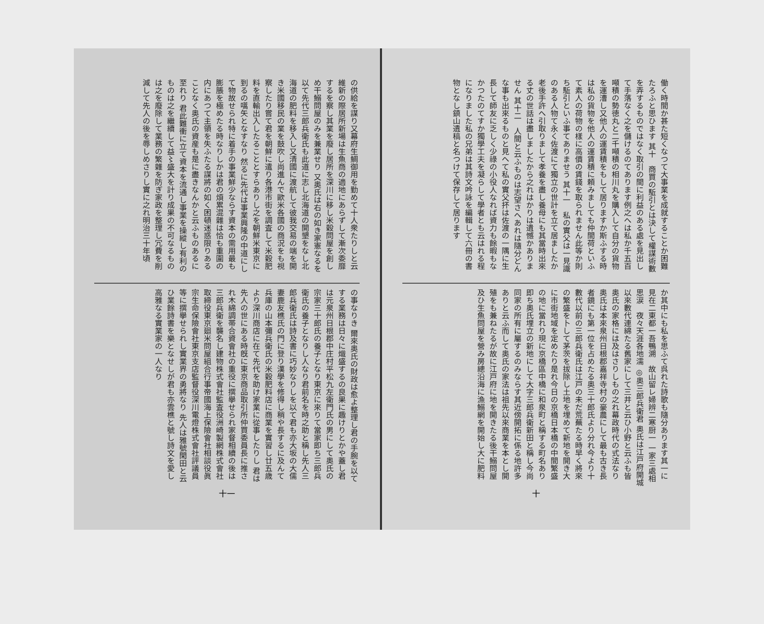働く時間か甚た短くなつて大事業を成就することか困難たろふと思ひます 其十　商買の駈引とは決して權謀術數を弄するものではなく取引の間に利益のある處を見出して手落なく之を儲けるのてあります例之へは私か千五百噸積の勢徳丸と二千噸積の相川丸を購入して自分の貨物を運漕し又他人の運賃積をもして居りますか斯ふする時は私の貨物を他人の運賃積に頼みましても仲間荷といふて素人の荷物の樣に高價の賃錢を取られません此等か則ち駈引といふ事てありませう 其十一　私の實父は一見識のある人物て永く佐渡にて獨立の世計を立て居ましたか老後手許へ引取りまして孝養を盡し養母にも其當時出來る丈の世話は盡しましたから之れはかりは遺憾かありません 其十二　人間と云ふものは志望さへあれは隨分どんな事も出來るものと見へて私の實父抔は佐渡の一隅に生長して師友に乏しく少祿の小役人なれば資力も餘暇もなかつたのてすか獨學工夫を凝らして學者とも云はれる程になりました私の兄弟は其詩文吟詠を編輯して六冊の書物となし鎮山遺稿と名つけて保存して居ります
か其中にも私を思ふて呉れた詩歌も隨分あります其一に 見在二東都一吾鴨溯　故山留レ婦辨二寒厨一 一家三處相思涙　夜々天涯各地濡 ◎奥三郎兵衛君 奥氏は江戸府開城以來數代連綿たる舊家にして三井と云ひ小野と云ふも皆奥氏の家格には及はさりしもの之れ幕政時代の式法なり奥氏は本來泉州日根郡嘉祥寺村の豪農にして最も古き長者鏡にも第一位を占めたる奥三十郎氏より分れ今より十數代以前の三郎兵衛氏は江戸の未だ荒蕪たる時早く將來の繁盛を卜して茅茨を拔除し土地を埋めて新地を開き大に市街地域を定めたり是れ今日の京橋日本橋の中間繁盛の地に當れり現に京橋區中橋に和泉町と稱する町名あり即ち奥氏埋立の新地にして大字三郎兵衛新田と稱し今尚同家の所有に屬するのみならす其近傍開拓に係る地許多ありと云ふ而して奥氏の家法は祖先以來商業を本とし開殖をも兼ねたるが故に江戸府に地を開きたる後干鰯問屋及ひ生魚問屋を營み房總沿海に漁鰯網を開始し大に肥料
十
の供給を謀り又幕府生鯛御用を勤めて十人衆たりしと云維新の際居所新場は生魚商の適地にあらずして漸次委靡するを察し其業を廢し居所を深川に移し米穀問屋を創しめ干鰯問屋のみを兼業せり 又奥氏は右の如き家憲なるを以て先代三郎兵衛氏も此道に志し北海道の開墾をなし北海道の肥料を移入し又清國に渡航して彼我交易の端を開き米國移民の業を鼓吹し尚進んで歐米各國の商況をも視察したり嘗て君を朝鮮に遣り各港市街を調査して米穀肥料を直輸出入したることとすらありし之を朝鮮米東京に到るの嚆矢となすなり 然るに先代は事業興隆の中道にして物故せられ特に着手の事業鮮少ならす資本の需用最も膨脹を極めたる時なりしかは君の煩累混雜は恰も重圍の内にあつて主領を失ふたる謀將の如く困頓迷惑限りあることなく奥氏の資産も是に盡きなんかと云ふものあるに至れり 君此難衝に立て資本を流通し事業を操縱し有利のものは之を繼續して益〻盛大を計り成果の不可なるものは之を廢除して業務の繁雜を防ぎ家政を整理し冗費を削減して先人の後を辱しめさりし實に之れ明治三十年頃
の事なりき 爾來奥氏の財政は愈よ整理し君の手腕を以てする業務は日々に熾盛するの良果に趣けりとかや蓋し君は元泉州日根郡中庄村平松九左衛門氏の男にして奥氏の宗家三十郎氏の養子となり東京に來りて當家即ち三郎兵衛氏の養子となりし人なり君前名を時之助と稱し先人三郎兵衛氏は詩及書に巧妙なりしを以て君も亦大坂の大儒妻鹿友樵氏の門に登り漢學を修得し稍や長するに及んて兵庫の山本彌兵衛氏の米穀肥料店に商業を實習し廿五歳より深川商店に在て先代を助け家業に從事したりし 君は先人の世にある時旣に東京商品取引所仲買委員長に推され木綿調帯合資會社の重役に撰擧せられ家督相續の後は三郎兵衛を襲名し建物株式會社監査役洲崎製網株式會社取締役東京廻米問屋組合行事帝國海上保險會社相談役眞宗生命保險會社東京支店監督役深川電燈株式會社評議員等に撰擧せられし實業界の勇將なり 先人は雅號閑田と云ひ業餘詩書を樂となせしが君も亦雲樵と號し詩文を愛し高雅なる實業家の一人なり
十一